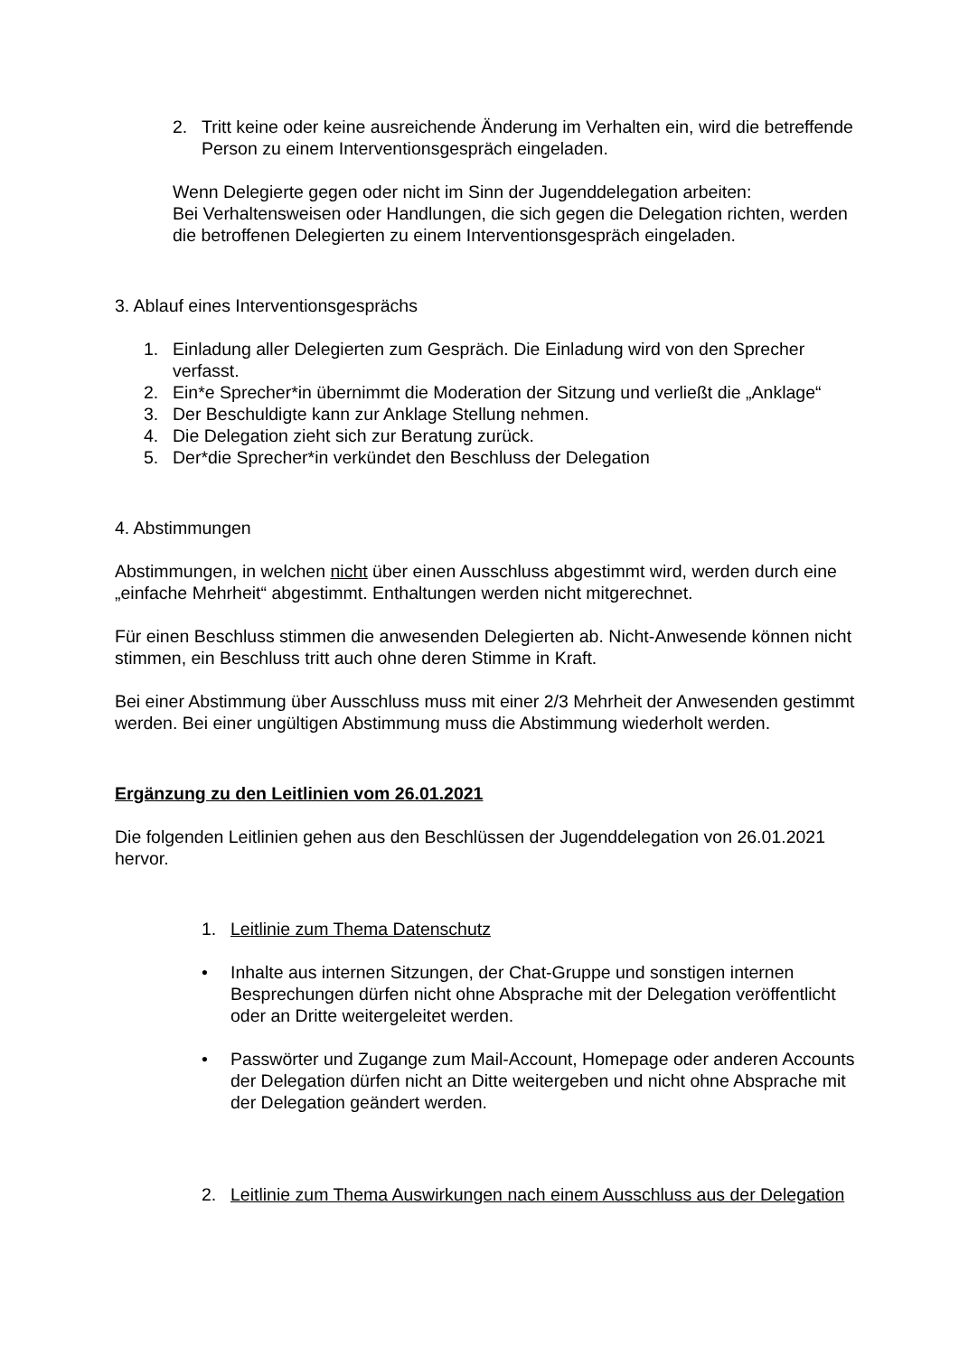2. Tritt keine oder keine ausreichende Änderung im Verhalten ein, wird die betreffende Person zu einem Interventionsgespräch eingeladen.
Wenn Delegierte gegen oder nicht im Sinn der Jugenddelegation arbeiten:
Bei Verhaltensweisen oder Handlungen, die sich gegen die Delegation richten, werden die betroffenen Delegierten zu einem Interventionsgespräch eingeladen.
3. Ablauf eines Interventionsgesprächs
1. Einladung aller Delegierten zum Gespräch. Die Einladung wird von den Sprecher verfasst.
2. Ein*e Sprecher*in übernimmt die Moderation der Sitzung und verließt die „Anklage“
3. Der Beschuldigte kann zur Anklage Stellung nehmen.
4. Die Delegation zieht sich zur Beratung zurück.
5. Der*die Sprecher*in verkündet den Beschluss der Delegation
4. Abstimmungen
Abstimmungen, in welchen nicht über einen Ausschluss abgestimmt wird, werden durch eine „einfache Mehrheit“ abgestimmt. Enthaltungen werden nicht mitgerechnet.
Für einen Beschluss stimmen die anwesenden Delegierten ab. Nicht-Anwesende können nicht stimmen, ein Beschluss tritt auch ohne deren Stimme in Kraft.
Bei einer Abstimmung über Ausschluss muss mit einer 2/3 Mehrheit der Anwesenden gestimmt werden. Bei einer ungültigen Abstimmung muss die Abstimmung wiederholt werden.
Ergänzung zu den Leitlinien vom 26.01.2021
Die folgenden Leitlinien gehen aus den Beschlüssen der Jugenddelegation von 26.01.2021 hervor.
1. Leitlinie zum Thema Datenschutz
• Inhalte aus internen Sitzungen, der Chat-Gruppe und sonstigen internen Besprechungen dürfen nicht ohne Absprache mit der Delegation veröffentlicht oder an Dritte weitergeleitet werden.
• Passwörter und Zugange zum Mail-Account, Homepage oder anderen Accounts der Delegation dürfen nicht an Ditte weitergeben und nicht ohne Absprache mit der Delegation geändert werden.
2. Leitlinie zum Thema Auswirkungen nach einem Ausschluss aus der Delegation